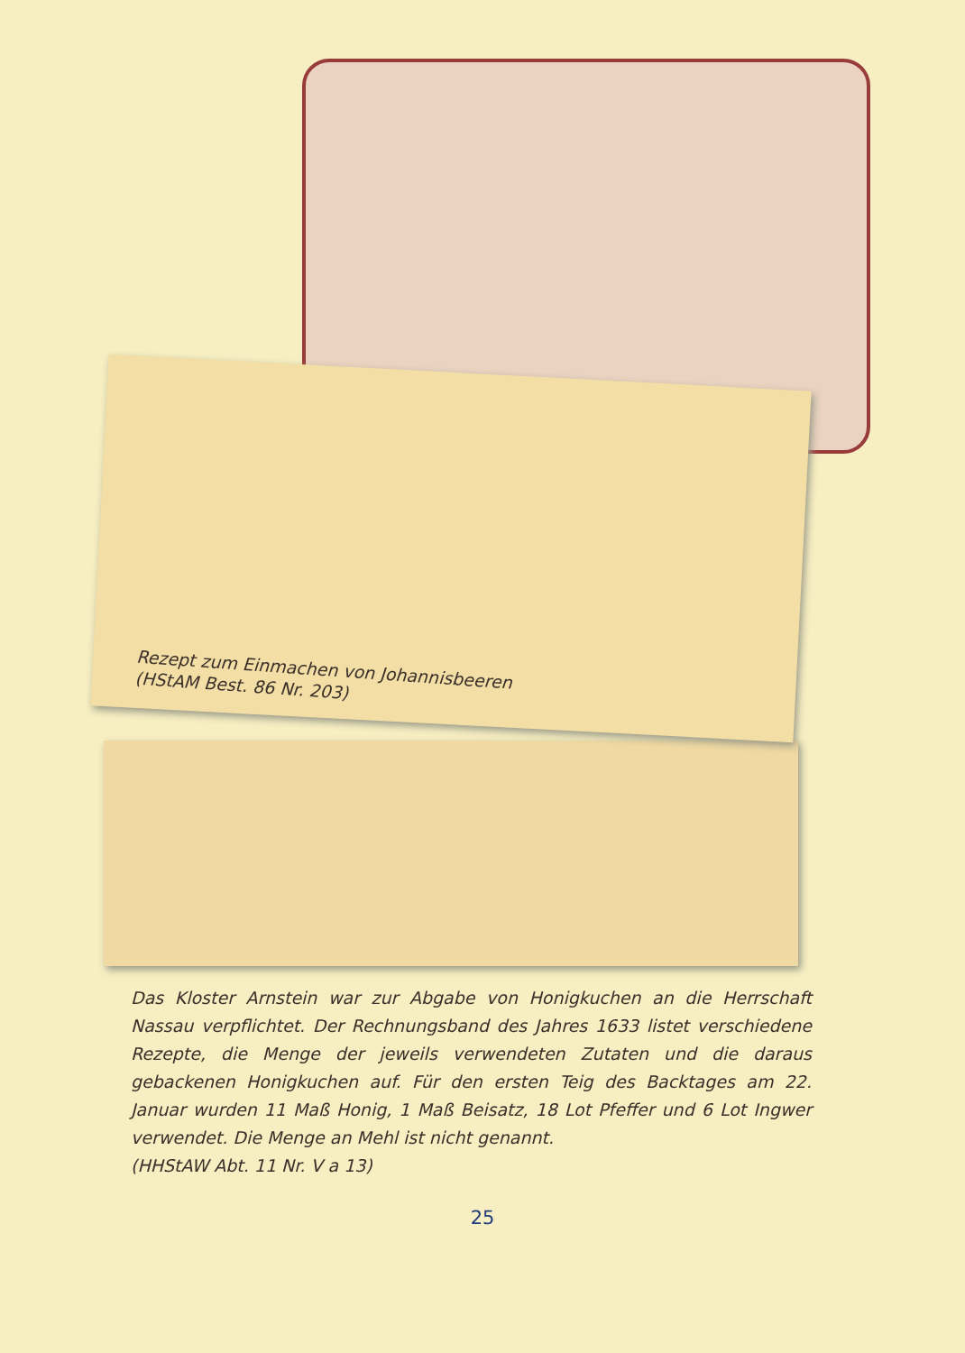Rezept zum Einmachen von Johannisbeeren
(HStAM Best. 86 Nr. 203)
Das Kloster Arnstein war zur Abgabe von Honigkuchen an die Herrschaft Nassau verpflichtet. Der Rechnungsband des Jahres 1633 listet verschiedene Rezepte, die Menge der jeweils verwendeten Zutaten und die daraus gebackenen Honigkuchen auf. Für den ersten Teig des Backtages am 22. Januar wurden 11 Maß Honig, 1 Maß Beisatz, 18 Lot Pfeffer und 6 Lot Ingwer verwendet. Die Menge an Mehl ist nicht genannt.
(HHStAW Abt. 11 Nr. V a 13)
25